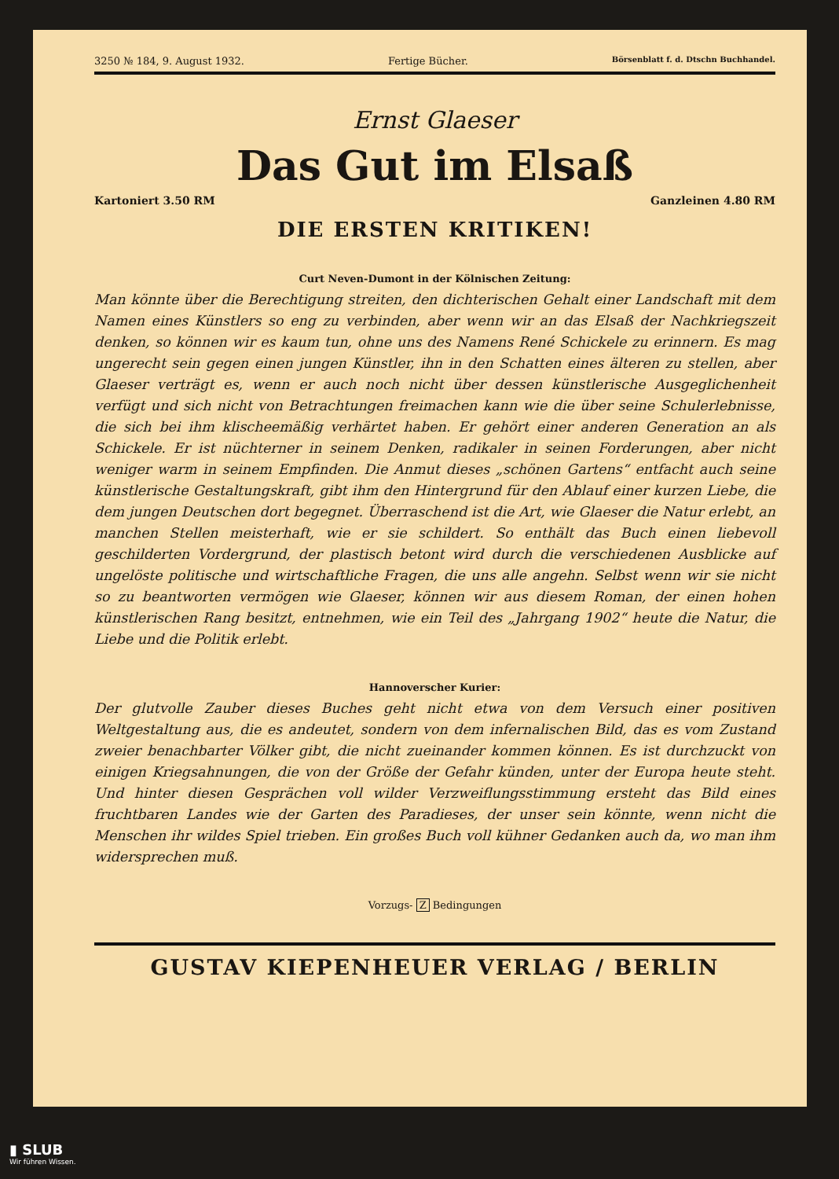3250 № 184, 9. August 1932. Fertige Bücher. Börsenblatt f. d. Dtschn Buchhandel.
Ernst Glaeser
Das Gut im Elsaß
Kartoniert 3.50 RM Ganzleinen 4.80 RM
DIE ERSTEN KRITIKEN!
Curt Neven-Dumont in der Kölnischen Zeitung:
Man könnte über die Berechtigung streiten, den dichterischen Gehalt einer Landschaft mit dem Namen eines Künstlers so eng zu verbinden, aber wenn wir an das Elsaß der Nachkriegszeit denken, so können wir es kaum tun, ohne uns des Namens René Schickele zu erinnern. Es mag ungerecht sein gegen einen jungen Künstler, ihn in den Schatten eines älteren zu stellen, aber Glaeser verträgt es, wenn er auch noch nicht über dessen künstlerische Ausgeglichenheit verfügt und sich nicht von Betrachtungen freimachen kann wie die über seine Schulerlebnisse, die sich bei ihm klischeemäßig verhärtet haben. Er gehört einer anderen Generation an als Schickele. Er ist nüchterner in seinem Denken, radikaler in seinen Forderungen, aber nicht weniger warm in seinem Empfinden. Die Anmut dieses „schönen Gartens“ entfacht auch seine künstlerische Gestaltungskraft, gibt ihm den Hintergrund für den Ablauf einer kurzen Liebe, die dem jungen Deutschen dort begegnet. Überraschend ist die Art, wie Glaeser die Natur erlebt, an manchen Stellen meisterhaft, wie er sie schildert. So enthält das Buch einen liebevoll geschilderten Vordergrund, der plastisch betont wird durch die verschiedenen Ausblicke auf ungelöste politische und wirtschaftliche Fragen, die uns alle angehn. Selbst wenn wir sie nicht so zu beantworten vermögen wie Glaeser, können wir aus diesem Roman, der einen hohen künstlerischen Rang besitzt, entnehmen, wie ein Teil des „Jahrgang 1902“ heute die Natur, die Liebe und die Politik erlebt.
Hannoverscher Kurier:
Der glutvolle Zauber dieses Buches geht nicht etwa von dem Versuch einer positiven Weltgestaltung aus, die es andeutet, sondern von dem infernalischen Bild, das es vom Zustand zweier benachbarter Völker gibt, die nicht zueinander kommen können. Es ist durchzuckt von einigen Kriegsahnungen, die von der Größe der Gefahr künden, unter der Europa heute steht. Und hinter diesen Gesprächen voll wilder Verzweiflungsstimmung ersteht das Bild eines fruchtbaren Landes wie der Garten des Paradieses, der unser sein könnte, wenn nicht die Menschen ihr wildes Spiel trieben. Ein großes Buch voll kühner Gedanken auch da, wo man ihm widersprechen muß.
Vorzugs- Z Bedingungen
GUSTAV KIEPENHEUER VERLAG / BERLIN
▮ SLUB
Wir führen Wissen.